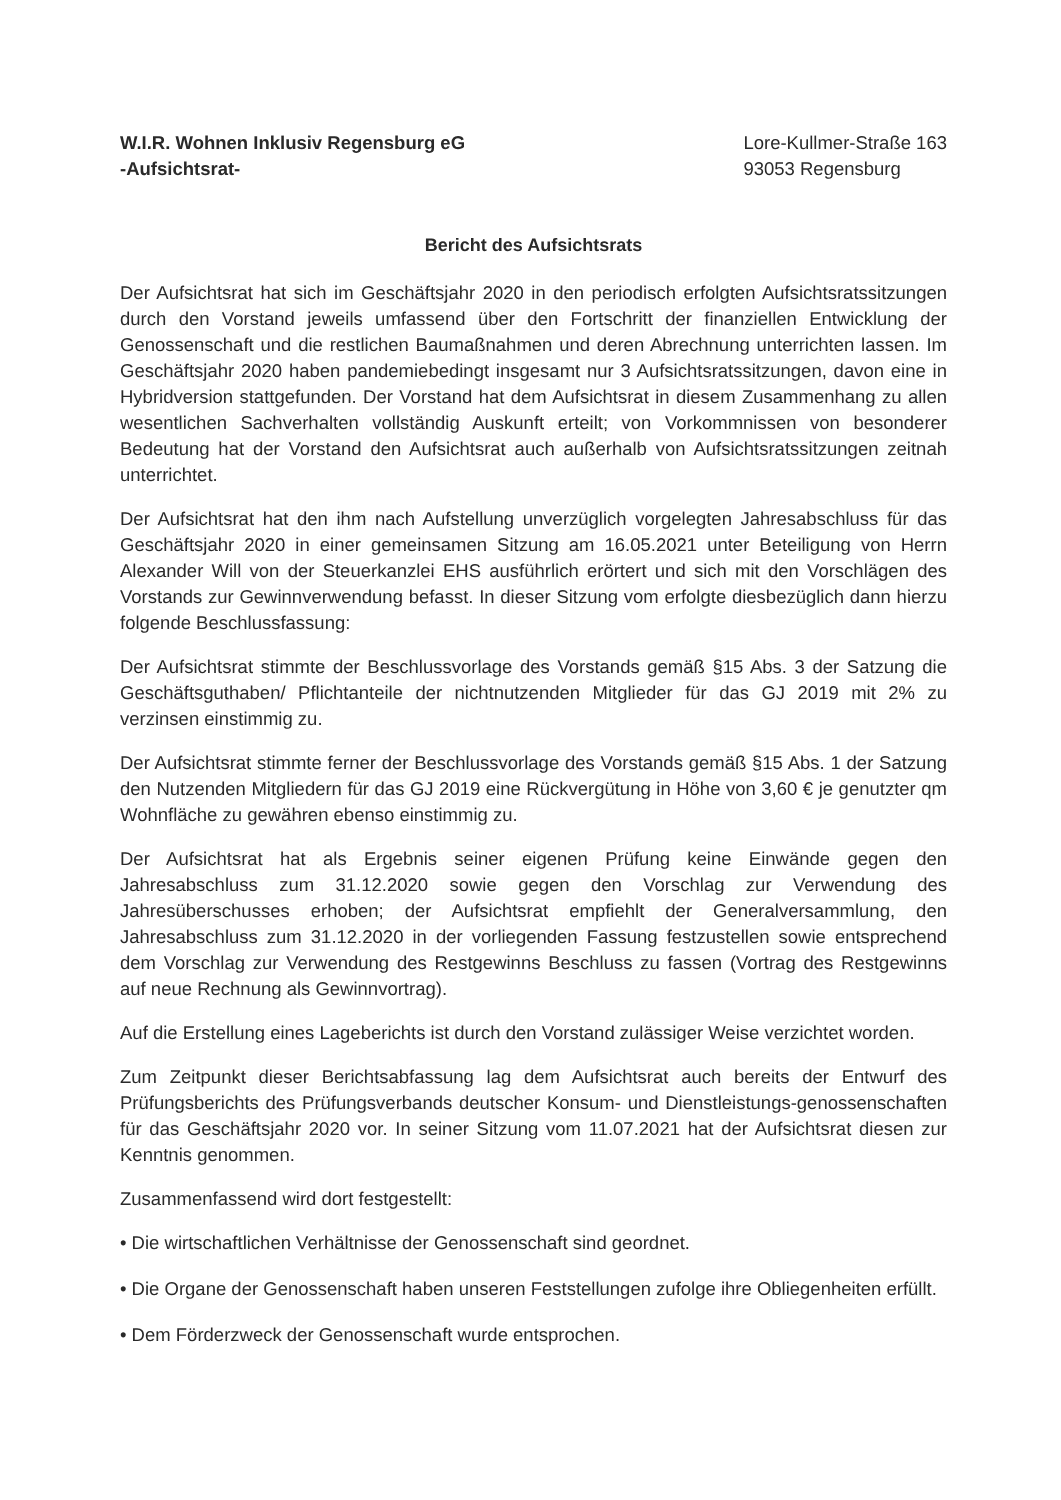W.I.R. Wohnen Inklusiv Regensburg eG
-Aufsichtsrat-
Lore-Kullmer-Straße 163
93053 Regensburg
Bericht des Aufsichtsrats
Der Aufsichtsrat hat sich im Geschäftsjahr 2020 in den periodisch erfolgten Aufsichtsratssitzungen durch den Vorstand jeweils umfassend über den Fortschritt der finanziellen Entwicklung der Genossenschaft und die restlichen Baumaßnahmen und deren Abrechnung unterrichten lassen. Im Geschäftsjahr 2020 haben pandemiebedingt insgesamt nur 3 Aufsichtsratssitzungen, davon eine in Hybridversion stattgefunden. Der Vorstand hat dem Aufsichtsrat in diesem Zusammenhang zu allen wesentlichen Sachverhalten vollständig Auskunft erteilt; von Vorkommnissen von besonderer Bedeutung hat der Vorstand den Aufsichtsrat auch außerhalb von Aufsichtsratssitzungen zeitnah unterrichtet.
Der Aufsichtsrat hat den ihm nach Aufstellung unverzüglich vorgelegten Jahresabschluss für das Geschäftsjahr 2020 in einer gemeinsamen Sitzung am 16.05.2021 unter Beteiligung von Herrn Alexander Will von der Steuerkanzlei EHS ausführlich erörtert und sich mit den Vorschlägen des Vorstands zur Gewinnverwendung befasst. In dieser Sitzung vom erfolgte diesbezüglich dann hierzu folgende Beschlussfassung:
Der Aufsichtsrat stimmte der Beschlussvorlage des Vorstands gemäß §15 Abs. 3 der Satzung die Geschäftsguthaben/ Pflichtanteile der nichtnutzenden Mitglieder für das GJ 2019 mit 2% zu verzinsen einstimmig zu.
Der Aufsichtsrat stimmte ferner der Beschlussvorlage des Vorstands gemäß §15 Abs. 1 der Satzung den Nutzenden Mitgliedern für das GJ 2019 eine Rückvergütung in Höhe von 3,60 € je genutzter qm Wohnfläche zu gewähren ebenso einstimmig zu.
Der Aufsichtsrat hat als Ergebnis seiner eigenen Prüfung keine Einwände gegen den Jahresabschluss zum 31.12.2020 sowie gegen den Vorschlag zur Verwendung des Jahresüberschusses erhoben; der Aufsichtsrat empfiehlt der Generalversammlung, den Jahresabschluss zum 31.12.2020 in der vorliegenden Fassung festzustellen sowie entsprechend dem Vorschlag zur Verwendung des Restgewinns Beschluss zu fassen (Vortrag des Restgewinns auf neue Rechnung als Gewinnvortrag).
Auf die Erstellung eines Lageberichts ist durch den Vorstand zulässiger Weise verzichtet worden.
Zum Zeitpunkt dieser Berichtsabfassung lag dem Aufsichtsrat auch bereits der Entwurf des Prüfungsberichts des Prüfungsverbands deutscher Konsum- und Dienstleistungs-genossenschaften für das Geschäftsjahr 2020 vor. In seiner Sitzung vom 11.07.2021 hat der Aufsichtsrat diesen zur Kenntnis genommen.
Zusammenfassend wird dort festgestellt:
• Die wirtschaftlichen Verhältnisse der Genossenschaft sind geordnet.
• Die Organe der Genossenschaft haben unseren Feststellungen zufolge ihre Obliegenheiten erfüllt.
• Dem Förderzweck der Genossenschaft wurde entsprochen.